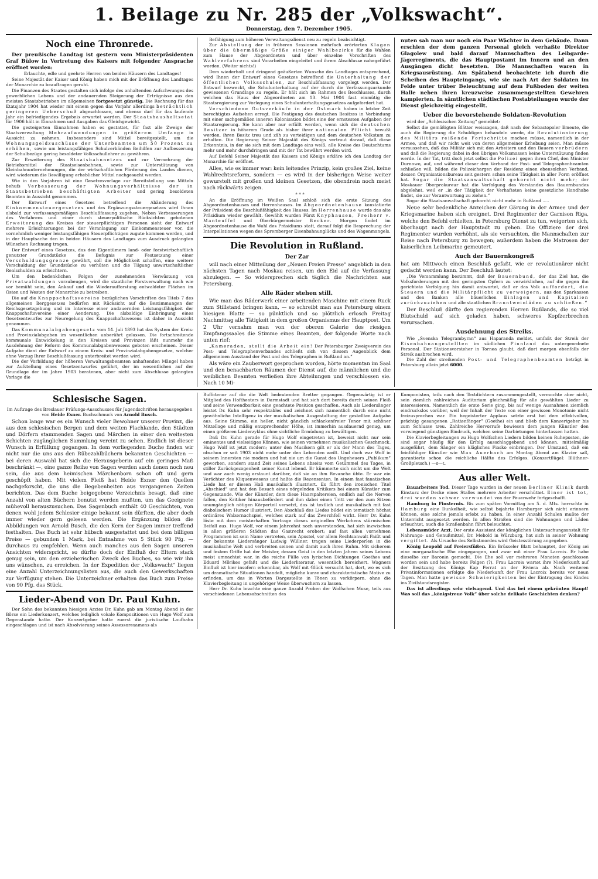1. Beilage zu Nr. 285 der „Volkswacht“.
Donnerstag, den 7. Dezember 1905.
Noch eine Thronrede.
Der preußische Landtag ist gestern vom Ministerpräsidenten Graf Bülow in Vertretung des Kaisers mit folgender Ansprache eröffnet worden:
Erlauchte, edle und geehrte Herren von beiden Häusern des Landtages!
Seine Majestät der Kaiser und König haben mich mit der Eröffnung des Landtages der Monarchie zu beauftragen geruht.
Die Finanzen des Staates gestalten sich infolge des anhaltenden Aufschwunges des gewerblichen Lebens und der andauernden Steigerung der Erträgnisse aus den meisten Staatsbetrieben im allgemeinen fortgesetzt günstig. Die Rechnung für das Etatsjahr 1904 hat wieder mit einem gegen das Vorjahr allerdings beträchtlich geringeren Ueberschuß abgeschlossen, und ebenso darf für das laufende Jahr ein befriedigendes Ergebnis erwartet werden. Der Staatshaushaltsetat für 1906 hält in Einnahmen und Ausgaben das Gleichgewicht.
Die gesteigerten Einnahmen haben es gestattet, für fast alle Zweige der Staatsverwaltung Mehraufwendungen in größerem Umfange in Aussicht zu nehmen. Insbesondere sind Mittel bereitgestellt, um die Wohnungsgeldzuschüsse der Unterbeamten um 50 Prozent zu erhöhen, sowie um leistungsfähigen Schulverbänden Beihilfen zur Aufbesserung der Schulbezüge gering besoldeter Volksschullehrer zu gewähren.
Zur Erweiterung des Staatsbahnnetzes und zur Vermehrung der Betriebsmittel der Staatseisenbahnen, sowie zur Unterstützung von Kleinbahnunternehmungen, die der wirtschaftlichen Förderung des Landes dienen, wird wiederum die Bewilligung erheblicher Mittel nachgesucht werden.
Wie in den Vorjahren ist eine Gesetzesvorlage zur Bereitstellung von Mitteln behufs Verbesserung der Wohnungsverhältnisse der in Staatsbetrieben beschäftigten Arbeiter und gering besoldeten Beamten in Aussicht genommen.
Der Entwurf eines Gesetzes betreffend die Abänderung des Einkommensteuergesetzes und des Ergänzungssteuergesetzes wird Ihnen alsbald zur verfassungsmäßigen Beschlußfassung zugehen. Neben Verbesserungen des Verfahrens und einer durch steuerpolitische Rücksichten gebotenen Erweiterung des Kreises der steuerpflichtigen Personen sieht der Entwurf mehrere Erleichterungen bei der Veranlagung zur Einkommensteuer vor, die vornehmlich weniger leistungsfähigen Steuerpflichtigen zugute kommen werden, und in der Hauptsache den in beiden Häusern des Landtages zum Ausdruck gelangten Wünschen Rechnung tragen.
Der Entwurf eines Gesetzes, das den Eigentümern land- oder forstwirtschaftlich genutzter Grundstücke die Befugnis zur Festsetzung einer Verschuldungsgrenze gewährt, soll die Möglichkeit schaffen, eine weitere Verschuldung der Grundstücke zu verhüten und die Tilgung unwirtschaftlicher Realschulden zu erleichtern.
Um den bedenklichen Folgen der zunehmenden Verwüstung von Privatwaldungen vorzubeugen, wird die staatliche Forstverwaltung nach wie vor bemüht sein, den Ankauf und die Wiederaufforstung entwaldeter Flächen im Osten und Westen der Monarchie zu betreiben.
Die auf die Knappschaftsvereine bezüglichen Vorschriften des Titels 7 des allgemeinen Berggesetzes bedürfen mit Rücksicht auf die Bestimmungen der Reichsgesetzgebung und im Interesse einer andauernden Leistungsfähigkeit der Knappschaftsvereine einer Aenderung. Die alsbaldige Einbringung eines Gesetzentwurfes zur Neuregelung des Knappschaftswesens ist daher in Aussicht genommen.
Das Kommunalabgabengesetz vom 14. Juli 1893 hat das System der Kreis- und Provinzialabgaben im wesentlichen unberührt gelassen. Die fortschreitende kommunale Entwickelung in den Kreisen und Provinzen läßt nunmehr die Ausdehnung der Reform des Kommunalabgabenwesens geboten erscheinen. Dieser Aufgabe dient der Entwurf zu einem Kreis- und Provinzialabgabengesetze, welcher ohne Verzug Ihrer Beschlußfassung unterbreitet werden wird.
Die der Vorbildung der höheren Verwaltungsbeamten anhaftenden Mängel haben zur Aufstellung eines Gesetzentwurfes geführt, der im wesentlichen auf der Grundlage der im Jahre 1903 beratenen, aber nicht zum Abschlusse gelangten Vorlage die
Befähigung zum höheren Verwaltungsdienst neu zu regeln beabsichtigt.
Zur Abstellung der in früheren Sessionen mehrfach erörterten Klagen über die übermäßige Größe einiger Wahlbezirke für die Wahlen zum Hause der Abgeordneten und über einzelne Vorschriften des Wahlverfahrens sind Vorarbeiten eingeleitet und ihrem Abschlusse nahegeführt worden. (Weiter nichts!)
Dem wiederholt und dringend geäußerten Wunsche des Landtages entsprechend, wird Ihnen der Entwurf eines Gesetzes betreffend die Unterhaltung der öffentlichen Volksschulen, zur Beschlußfassung vorgelegt werden. Der Entwurf bezweckt, die Schulunterhaltung auf der durch die Verfassungsurkunde gewiesenen Grundlage zu regeln. Er hält sich im Rahmen des Beschlusses, durch welchen das Haus der Abgeordneten am 13. Mai 1904 fast einmütig die Staatsregierung zur Vorlegung eines Schulunterhaltungsgesetzes aufgefordert hat.
Verschiedene Gutsverkäufe in der Ostmark haben in letzter Zeit berechtigtes Aufsehen erregt. Die Festigung des deutschen Besitzes in Verbindung mit einer sachgemäßen inneren Kolonisation bildet eine der ernstesten Aufgaben der Staatsregierung. Sie kann aber nur erfüllt werden, wenn sich die deutschen Besitzer in höherem Grade als bisher ihrer nationalen Pflicht bewußt werden, ihren Besitz treu und zäh zu verteidigen und dem deutschen Volkstum zu erhalten. Die Regierung Seiner Majestät des Königs vertraut darauf, daß diese Erkenntnis, in der sie sich mit dem Landtage eins weiß, alle Kreise des Deutschtums mehr und mehr durchdringen und mit der Tat bewährt werden wird.
Auf Befehl Seiner Majestät des Kaisers und Königs erkläre ich den Landtag der Monarchie für eröffnet.
Alles, wie es immer war: kein leitendes Prinzip, kein großes Ziel, keine Wahlrechtsreform, sondern — es wird in der bisherigen Weise weiter gewurstelt mit großen und kleinen Gesetzen, die obendrein noch meist nach rückwärts zeigen.
* * *
An die Eröffnung im Weißen Saal schloß sich die erste Sitzung des Abgeordnetenhauses und Herrenhauses. Im Abgeordnetenhause konstatierte der Präsident die Beschlußfähigkeit des Hauses. Im Herrenhause wurde das alte Präsidium wieder gewählt. Gewählt wurden Fürst Knyphausen, Freiherr v. Manteuffel und Oberbürgermeister Becker. Morgen findet im Abgeordnetenhause die Wahl des Präsidiums statt, darauf folgt die Besprechung der Interpellationen wegen des Spremberger Eisenbahnunglücks und des Wagenmangels.
Die Revolution in Rußland.
Der Zar
will nach einer Mitteilung der „Neuen Freien Presse“ angeblich in den nächsten Tagen nach Moskau reisen, um den Eid auf die Verfassung abzulegen. — So widersprechen sich täglich die Nachrichten aus Petersburg.
Alle Räder stehen still.
Wie man das Räderwerk einer arbeitenden Maschine mit einem Ruck zum Stillstand bringen kann, — so schreibt man aus Petersburg einem hiesigen Blatte — so pünktlich und so plötzlich erlosch Freitag Nachmittag alle Tätigkeit in dem großen Organismus der Hauptpost. Um 2 Uhr vernahm man von der oberen Galerie des riesigen Empfangssaales die Stimme eines Beamten, der folgende Worte nach unten rief:
„Kameraden, stellt die Arbeit ein! Der Petersburger Zweigverein des Post- und Telegraphenverbandes schließt sich von diesem Augenblick dem allgemeinen Ausstand der Post und des Telegraphen in Rußland an.“
Als wäre ein Zauberwort gesprochen worden, hörte momentan im Saal und den benachbarten Räumen der Dienst auf, die männlichen und die weiblichen Beamten verließen ihre Abteilungen und verschlossen sie. Nach 10 Mi-
nuten sah man nur noch ein Paar Wächter in dem Gebäude. Dann erschien der dem ganzen Personal gleich verhaßte Direktor Glagolew und bald darauf Mannschaften des Leibgarde-Jägerregiments, die das Hauptpostamt im Innern und an den Ausgängen dicht besetzten. Die Mannschaften waren in Kriegsausrüstung. Am Spätabend beobachtete ich durch die Scheiben des Haupteingangs, wie sie nach Art der Soldaten im Felde unter trüber Beleuchtung auf dem Fußboden der weiten Halle neben ihren kreuzweise zusammengestellten Gewehren kampierten. In sämtlichen städtischen Postabteilungen wurde der Dienst gleichzeitig eingestellt.
Ueber die bevorstehende Soldaten-Revolution
wird der „Schlesischen Zeitung“ gemeldet:
Selbst die gemäßigten Blätter weissagen, daß nach der Sebastopoler Emeute, die auch die Regierung die Schuldigen behandeln werde, die Revolutionierung des Militärs reißende Fortschritte machen müsse, namentlich in der Armee, und daß wir nicht weit von deren allgemeiner Erhebung seien. Man müsse voraussehen, daß das Militär sich mit den Arbeitern und den Bauern verbrüdern und daß die Regierung dabei in den übrigen Volksmassen keine Unterstützung finden werde. In der Tat, tritt doch jetzt selbst die Polizei gegen ihren Chef, den Minister Durnowo, auf, und während dieser den Verband der Post- und Telegraphenbeamten schließen will, bilden die Polizeichargen der Residenz einen ebensolchen Verband, dessen Organisationsbureau seit gestern schon seine Tätigkeit in aller Form eröffnet hat. Sogar die Staatsanwaltschaft gehorcht nicht mehr; der Moskauer Oberprokureur hat die Verfolgung des Vorstandes des Bauernbundes abgelehnt, weil er „in der Tätigkeit der Verhafteten keine gesetzliche Handhabe findet, sie zur Verantwortung zu ziehen.“
Sogar die Staatsanwaltschaft gehorcht nicht mehr in Rußland .....
Neue sehr bedenkliche Anzeichen der Gärung in der Armee und der Kriegsmarine haben sich ereignet. Drei Regimenter der Garnison Riga, welche den Befehl erhielten, in Petersburg Dienst zu tun, weigerten sich, überhaupt nach der Hauptstadt zu gehen. Die Offiziere der drei Regimenter wurden verhöhnt, als sie versuchten, die Mannschaften zur Reise nach Petersburg zu bewegen; außerdem haben die Matrosen der kaiserlichen Leibmarine gemeutert.
Auch der Bauernkongreß
hat am Mittwoch einen Beschluß gefaßt, wie er revolutionärer nicht gedacht werden kann. Der Beschluß lautet:
„Die Versammlung bestimmt, daß der Bauernbund, der das Ziel hat, die Volksforderungen mit den geringsten Opfern zu verwirklichen, auf die gegen ihn gerichtete Verfolgung hin damit antwortet, daß er das Volk auffordert, die Steuern und die Militärpflicht zu verweigern, aus den Sparkassen und den Banken alle bäuerlichen Einlagen und Kapitalien zurückzuziehen und alle staatlichen Branntweinläden zu schließen.“
Der Beschluß dürfte den regierenden Herren Rußlands, die so viel Blutschuld auf sich geladen haben, schweres Kopfzerbrechen verursachen.
Ausdehnung des Streiks.
Wie „Svenska Telegrambyran“ aus Haparanda meldet, umfaßt der Streik der Eisenbahnangestellten im südlichen Finnland das untergeordnete Personal. Der Stationsvorsteher in Tornea glaubt, daß dort morgen ebenfalls der Streik ausbrechen wird.
Die Zahl der streikenden Post- und Telegraphenbeamten beträgt in Petersburg allein jetzt 6000.
Schlesische Sagen.
Im Auftrage des Breslauer Prüfungs-Ausschusses für Jugendschriften herausgegeben von Heide Exner. Buchschmuck von Arnold Busch.
Schon lange war es ein Wunsch vieler Bewohner unserer Provinz, die aus den schlesischen Bergen und dem weiten Flachlande, den Städten und Dörfern stammenden Sagen und Märchen in einer den weitesten Schichten zugänglichen Sammlung vereint zu sehen. Endlich ist dieser Wunsch in Erfüllung gegangen. In dem vorliegenden Buche finden wir nicht nur die uns aus den Rübezahlbüchern bekannten Geschichten — bei deren Auswahl hat sich die Herausgeberin auf ein geringes Maß beschränkt —, eine ganze Reihe von Sagen werden auch denen noch neu sein, die aus dem heimischen Märchenborn schon oft und gern geschöpft haben. Mit vielem Fleiß hat Heide Exner den Quellen nachgeforscht, die uns die Begebenheiten aus vergangenen Zeiten berichten. Das dem Buche beigegebene Verzeichnis besagt, daß eine Anzahl von alten Büchern benutzt werden mußten, um das Geeignete mühevoll herauszusuchen. Das Sagenbuch enthält 40 Geschichten, von denen wohl jedem Schlesier einige bekannt sein dürften, die aber doch immer wieder gern gelesen werden. Die Ergänzung bilden die Abbildungen von Arnold Busch, die den Kern der Sagen immer treffend festhalten. Das Buch ist sehr hübsch ausgestattet und bei dem billigen Preise — gebunden 1 Mark, bei Entnahme von 5 Stück 90 Pfg. — durchaus zu empfehlen. Wenn auch manches aus den Sagen unseren Ansichten widerspricht, so dürfte doch der Einfluß der Eltern stark genug sein, um den erzieherischen Zweck des Buches, so wie wir ihn uns wünschen, zu erreichen. In der Expedition der „Volkswacht“ liegen eine Anzahl Unterzeichnungslisten aus, die auch den Gewerkschaften zur Verfügung stehen. Die Unterzeichner erhalten das Buch zum Preise von 90 Pfg. das Stück.
Lieder-Abend von Dr. Paul Kuhn.
Der Sohn des bekannten hiesigen Arztes Dr. Kuhn gab am Montag Abend in der Börse ein Liederkonzert, welches lediglich vokale Kompositionen von Hugo Wolf zum Gegenstande hatte. Der Konzertgeber hatte zuerst die juristische Laufbahn eingeschlagen und ist nach Absolvierung seines Assessorexamens als
Buffotenor auf die die Welt bedeutenden Bretter gegangen. Gegenwärtig ist er Mitglied des Hoftheaters in Darmstadt und hat sich dort bereits durch seinen Fleiß und seine Verwendbarkeit eine geachtete Position geschaffen. Auch als Liedersänger leistet Dr. Kuhn sehr respektables und zeichnet sich namentlich durch eine nicht gewöhnliche Intelligenz in der musikalischen Ausgestaltung der gestellten Aufgabe aus. Seine Stimme, ein heller, nicht gänzlich schlackenfreier Tenor mit schöner Mittellage und mäßig entsprechender Höhe, ist immerhin ausdauernd genug, um einen größeren Liederzyklus ohne sichtliche Ermüdung zu bewältigen.
Daß Dr. Kuhn gerade für Hugo Wolf eingetreten ist, beweist nicht nur sein eminentes und vielseitiges Können, wie seinen vornehmen musikalischen Geschmack. Hugo Wolf ist jetzt modern; unter den Musikern gilt er als der Mann des Tages, obschon er seit 1903 nicht mehr unter den Lebenden weilt. Und doch war Wolf in seinem Innersten nie modern und hat nie um die Gunst des Ungeheuers „Publikum“ geworben, sondern stand Zeit seines Lebens abseits vom Getümmel des Tages, in stiller Zurückgezogenheit seiner Kunst lebend. Er kümmerte sich nicht um die Welt und war auch wenig erstaunt darüber, daß sie an ihm Revanche übte. Er war ein Verächter des Kliquenwesens und haßte die Rezensenten. In einem fast fanatischen Liede hat er diesen Haß musikalisch illustriert. Es führt den ironischen Titel „Abschied“ und hat den Besuch eines nörgelnden Kritikers bei einem Künstler zum Gegenstande. Wie der Künstler, dem diese Haarspaltereien, endlich auf die Nerven fallen, den Kritiker hinausbefördert und ihm dabei einen Tritt vor den zum Sitzen unumgänglich nötigen Körperteil versetzt, das ist textlich und musikalisch mit fast diabolischem Humor illustriert. Den Abschluß des Liedes bildet ein tematisch höchst ordinäres Walzernachspiel, welches stark auf das Zwerchfell wirkt. Herr Dr. Kuhn löste mit dem meisterhaften Vortrage dieses originellen Werkchens stürmischen Beifall aus. Hugo Wolf, vor einem Jahrzehnt noch unverstanden, hat sich inzwischen in allen größeren Städten das Gastrecht erobert; auf fast allen vornehmen Programmen ist sein Name vertreten, sein Apostel, vor allem Rechtsanwalt Faißt und der bekannte Liedersänger Ludwig Wüllner, tragen seine Liederperlen in die musikalische Welt und verbreiten seinen und damit auch ihren Ruhm. Mit sicherem und festem Griffe hat der Meister, dessen Geist in den letzten Jahren seines Lebens meist umnachtet war, in die reiche Fülle von lyrischen Dichtungen Goethes und Eduard Mörikes gefaßt und die Liederliteratur, wesentlich bereichert. Wagners Einfluß ist hier insofern erkennbar, als Wolf mit Glück versucht hat, dort, wo es sich um dramatische Situationen handelt, mögliche kurze und charakteristische Motive zu erfinden, um das in Worten Dargestellte in Tönen zu verkörpern, ohne die Klavierbegleitung in ungehöriger Weise überwuchern zu lassen.
Herr Dr. Kuhn brachte eine ganze Anzahl Proben der Wolfschen Muse, teils aus verschiedenen Lebensabschnitten des
Komponisten, teils nach den Textdichtern zusammengestellt, vermochte aber nicht, sein ziemlich zahlreiches Auditorium gleichmäßig für alle gewählten Lieder zu interessieren. Namentlich die erste Serie ging, bis auf wenige Ausnahmen ziemlich eindruckslos vorüber, weil der Inhalt der Texte von einer gewissen Monotonie nicht freizusprechen war. Ein begeisterter Applaus setzte erst bei dem effektvollen, prächtig gesungenen „Rattenfänger“ (Goethe) ein und blieb dem Konzertgeber bis zum Schlusse treu. Zahlreiche Hervorrufe bewiesen dem jungen Künstler den vorwiegend günstigen Eindruck, welchen seine Darbietungen hinterlassen hatten.
Die Klavierbegleitungen zu Hugo Wolfschen Liedern bilden keinen Ruheposten, sie sind sogar häufig für den Erfolg ausschlaggebend und können, mittelmäßig ausgeführt, dem Sänger ein klägliches Fiasko einbringen. Der Umstand, daß ein feinfühliger Künstler wie Max Auerbach am Montag Abend am Klavier saß, garantierte schon die reichliche Hälfte des Erfolges. (Konzertflügel: Blüthner-Großpletsch.) —o—t.
Aus aller Welt.
Bauarbeiters Tod. Dieser Tage wurden in der neuen Berliner Klinik durch Einsturz der Decke eines Stalles mehrere Arbeiter verschüttet. Einer ist tot, drei wurden schwer verwundet von der Feuerwehr fortgeschafft.
Hamburg in Finsternis. Bis zum späten Vormittag am 5. d. Mts. herrschte in Hamburg eine Dunkelheit, wie selbst bejahrte Hamburger sich nicht erinnern können, eine solche jemals erlebt zu haben. In einer Anzahl Schulen mußte der Unterricht ausgesetzt werden. In allen Straßen sind die Wohnungen und Läden erleuchtet, auch die Straßenbahn fährt beleuchtet.
Lebensmüder Arzt. Der erste Assistent der königlichen Untersuchungsanstalt für Nahrungs- und Genußmittel, Dr. Mebold in Würzburg, hat sich in seiner Wohnung vergiftet. Als Ursache des Selbstmordes wird Geistesstörung angegeben.
König Leopold auf Freiersfüßen. Ein Brüsseler Blatt behauptet, der König sei eine morganatische Ehe eingegangen, und zwar mit einer Frau Lacroix. Er habe dieselbe zur Baronin gemacht. Die Ehe soll vor mehreren Monaten geschlossen worden sein und habe bereits Folgen (?). Frau Lacroix wartet ihre Niederkunft auf der Besitzung des Königs Kap Ferrat an der Riviera ab. Nach weiteren Privatinformationen erfolgte die Niederkunft der Frau Lacroix bereits vor neun Tagen. Man hatte gewisse Schwierigkeiten bei der Eintragung des Kindes ins Zivilstandsregister.
Das ist allerdings sehr vielsagend. Und das bei einem gekrönten Haupt! Was soll das „königstreue Volk“ über solche delikate Geschichten denken?